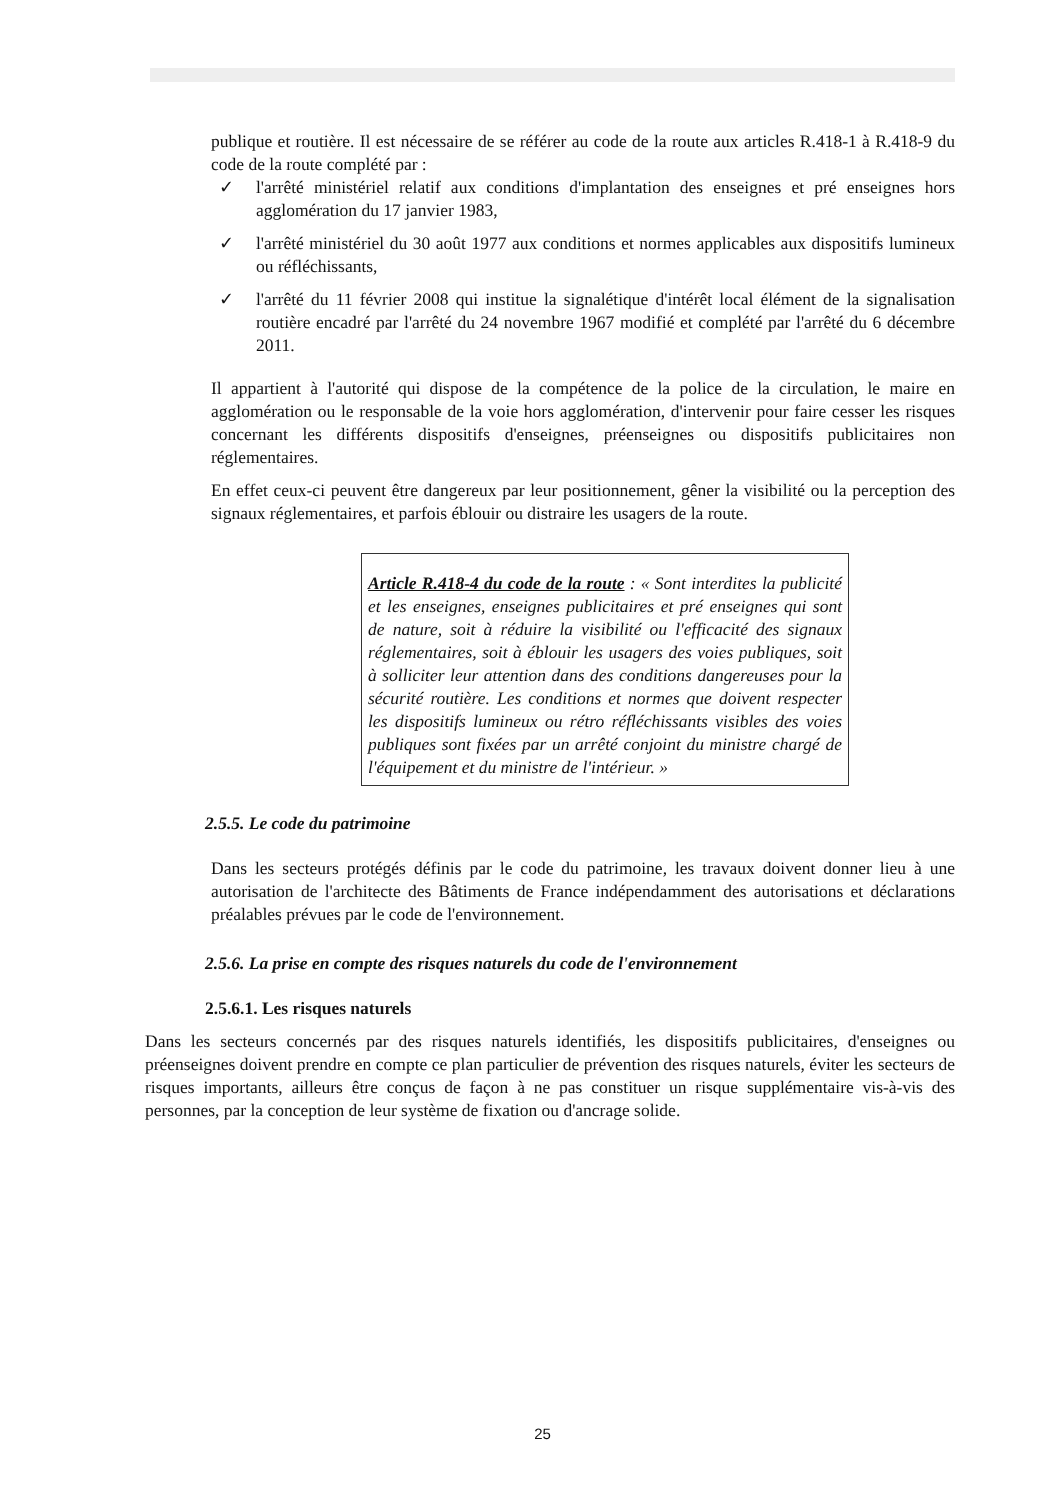publique et routière. Il est nécessaire de se référer au code de la route aux articles R.418-1 à R.418-9 du code de la route complété par :
✓ l'arrêté ministériel relatif aux conditions d'implantation des enseignes et pré enseignes hors agglomération du 17 janvier 1983,
✓ l'arrêté ministériel du 30 août 1977 aux conditions et normes applicables aux dispositifs lumineux ou réfléchissants,
✓ l'arrêté du 11 février 2008 qui institue la signalétique d'intérêt local élément de la signalisation routière encadré par l'arrêté du 24 novembre 1967 modifié et complété par l'arrêté du 6 décembre 2011.
Il appartient à l'autorité qui dispose de la compétence de la police de la circulation, le maire en agglomération ou le responsable de la voie hors agglomération, d'intervenir pour faire cesser les risques concernant les différents dispositifs d'enseignes, préenseignes ou dispositifs publicitaires non réglementaires.
En effet ceux-ci peuvent être dangereux par leur positionnement, gêner la visibilité ou la perception des signaux réglementaires, et parfois éblouir ou distraire les usagers de la route.
Article R.418-4 du code de la route : « Sont interdites la publicité et les enseignes, enseignes publicitaires et pré enseignes qui sont de nature, soit à réduire la visibilité ou l'efficacité des signaux réglementaires, soit à éblouir les usagers des voies publiques, soit à solliciter leur attention dans des conditions dangereuses pour la sécurité routière. Les conditions et normes que doivent respecter les dispositifs lumineux ou rétro réfléchissants visibles des voies publiques sont fixées par un arrêté conjoint du ministre chargé de l'équipement et du ministre de l'intérieur. »
2.5.5. Le code du patrimoine
Dans les secteurs protégés définis par le code du patrimoine, les travaux doivent donner lieu à une autorisation de l'architecte des Bâtiments de France indépendamment des autorisations et déclarations préalables prévues par le code de l'environnement.
2.5.6. La prise en compte des risques naturels du code de l'environnement
2.5.6.1. Les risques naturels
Dans les secteurs concernés par des risques naturels identifiés, les dispositifs publicitaires, d'enseignes ou préenseignes doivent prendre en compte ce plan particulier de prévention des risques naturels, éviter les secteurs de risques importants, ailleurs être conçus de façon à ne pas constituer un risque supplémentaire vis-à-vis des personnes, par la conception de leur système de fixation ou d'ancrage solide.
25